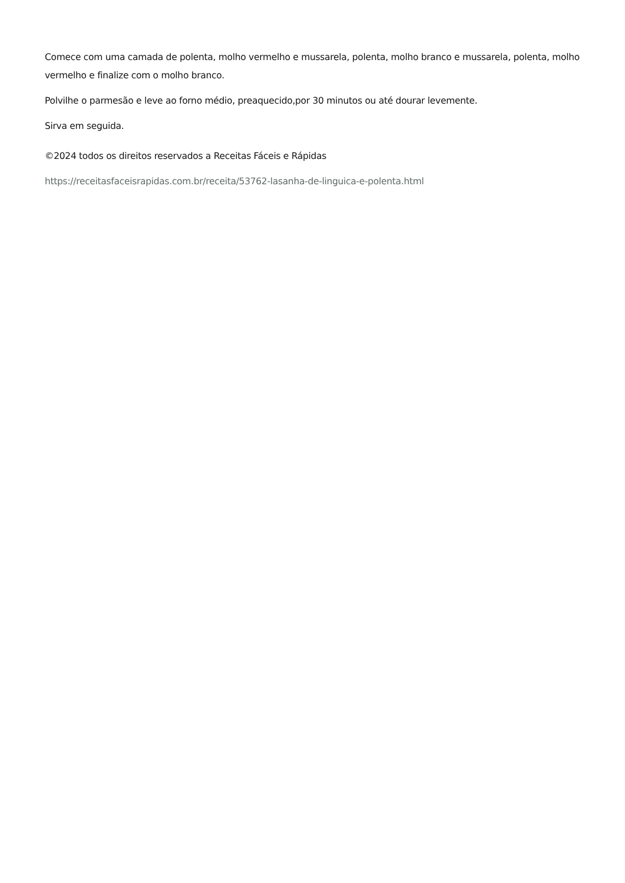Comece com uma camada de polenta, molho vermelho e mussarela, polenta, molho branco e mussarela, polenta, molho vermelho e finalize com o molho branco.
Polvilhe o parmesão e leve ao forno médio, preaquecido,por 30 minutos ou até dourar levemente.
Sirva em seguida.
©2024 todos os direitos reservados a Receitas Fáceis e Rápidas
https://receitasfaceisrapidas.com.br/receita/53762-lasanha-de-linguica-e-polenta.html